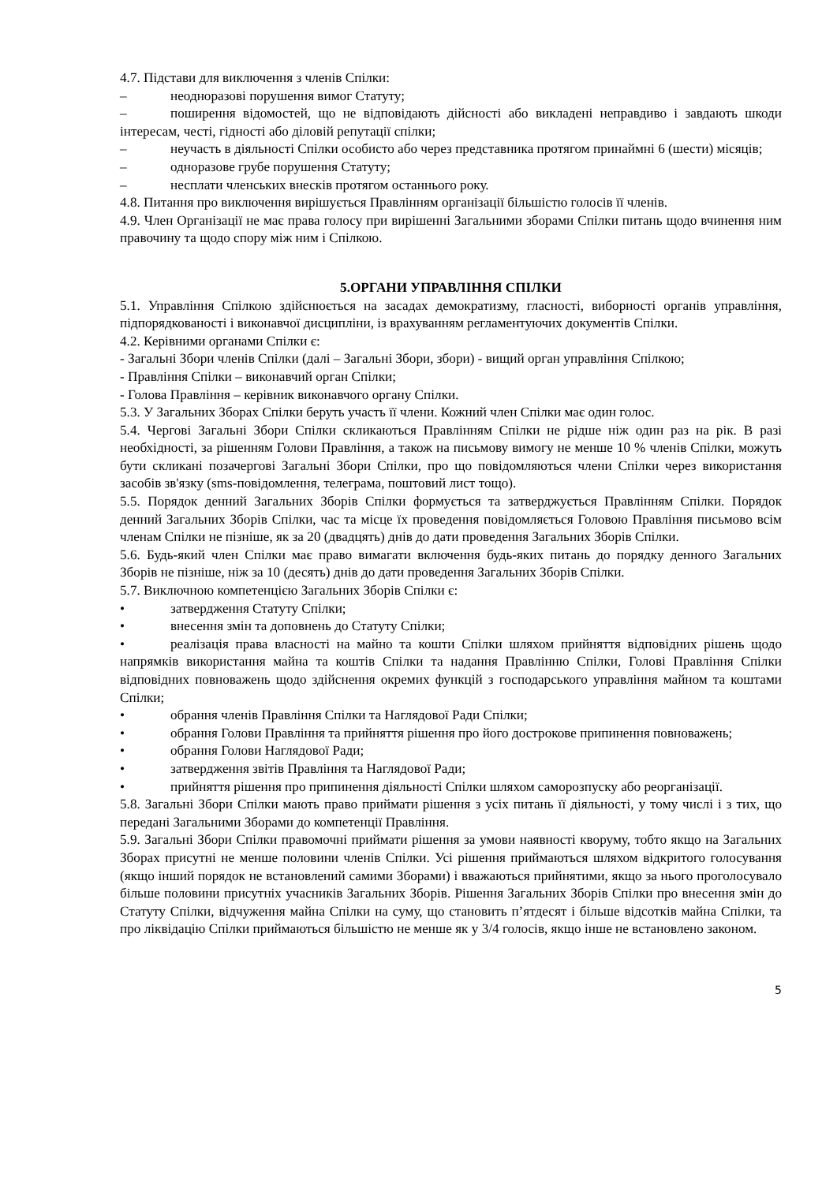4.7. Підстави для виключення з членів Спілки:
– неодноразові порушення вимог Статуту;
– поширення відомостей, що не відповідають дійсності або викладені неправдиво і завдають шкоди інтересам, честі, гідності або діловій репутації спілки;
– неучасть в діяльності Спілки особисто або через представника протягом принаймні 6 (шести) місяців;
– одноразове грубе порушення Статуту;
– несплати членських внесків протягом останнього року.
4.8. Питання про виключення вирішується Правлінням організації більшістю голосів її членів.
4.9. Член Організації не має права голосу при вирішенні Загальними зборами Спілки питань щодо вчинення ним правочину та щодо спору між ним і Спілкою.
5.ОРГАНИ УПРАВЛІННЯ СПІЛКИ
5.1. Управління Спілкою здійснюється на засадах демократизму, гласності, виборності органів управління, підпорядкованості і виконавчої дисципліни, із врахуванням регламентуючих документів Спілки.
4.2. Керівними органами Спілки є:
- Загальні Збори членів Спілки (далі – Загальні Збори, збори) - вищий орган управління Спілкою;
- Правління Спілки – виконавчий орган Спілки;
- Голова Правління – керівник виконавчого органу Спілки.
5.3. У Загальних Зборах Спілки беруть участь її члени. Кожний член Спілки має один голос.
5.4. Чергові Загальні Збори Спілки скликаються Правлінням Спілки не рідше ніж один раз на рік. В разі необхідності, за рішенням Голови Правління, а також на письмову вимогу не менше 10 % членів Спілки, можуть бути скликані позачергові Загальні Збори Спілки, про що повідомляються члени Спілки через використання засобів зв'язку (sms-повідомлення, телеграма, поштовий лист тощо).
5.5. Порядок денний Загальних Зборів Спілки формується та затверджується Правлінням Спілки. Порядок денний Загальних Зборів Спілки, час та місце їх проведення повідомляється Головою Правління письмово всім членам Спілки не пізніше, як за 20 (двадцять) днів до дати проведення Загальних Зборів Спілки.
5.6. Будь-який член Спілки має право вимагати включення будь-яких питань до порядку денного Загальних Зборів не пізніше, ніж за 10 (десять) днів до дати проведення Загальних Зборів Спілки.
5.7. Виключною компетенцією Загальних Зборів Спілки є:
• затвердження Статуту Спілки;
• внесення змін та доповнень до Статуту Спілки;
• реалізація права власності на майно та кошти Спілки шляхом прийняття відповідних рішень щодо напрямків використання майна та коштів Спілки та надання Правлінню Спілки, Голові Правління Спілки відповідних повноважень щодо здійснення окремих функцій з господарського управління майном та коштами Спілки;
• обрання членів Правління Спілки та Наглядової Ради Спілки;
• обрання Голови Правління та прийняття рішення про його дострокове припинення повноважень;
• обрання Голови Наглядової Ради;
• затвердження звітів Правління та Наглядової Ради;
• прийняття рішення про припинення діяльності Спілки шляхом саморозпуску або реорганізації.
5.8. Загальні Збори Спілки мають право приймати рішення з усіх питань її діяльності, у тому числі і з тих, що передані Загальними Зборами до компетенції Правління.
5.9. Загальні Збори Спілки правомочні приймати рішення за умови наявності кворуму, тобто якщо на Загальних Зборах присутні не менше половини членів Спілки. Усі рішення приймаються шляхом відкритого голосування (якщо інший порядок не встановлений самими Зборами) і вважаються прийнятими, якщо за нього проголосувало більше половини присутніх учасників Загальних Зборів. Рішення Загальних Зборів Спілки про внесення змін до Статуту Спілки, відчуження майна Спілки на суму, що становить п’ятдесят і більше відсотків майна Спілки, та про ліквідацію Спілки приймаються більшістю не менше як у 3/4 голосів, якщо інше не встановлено законом.
5